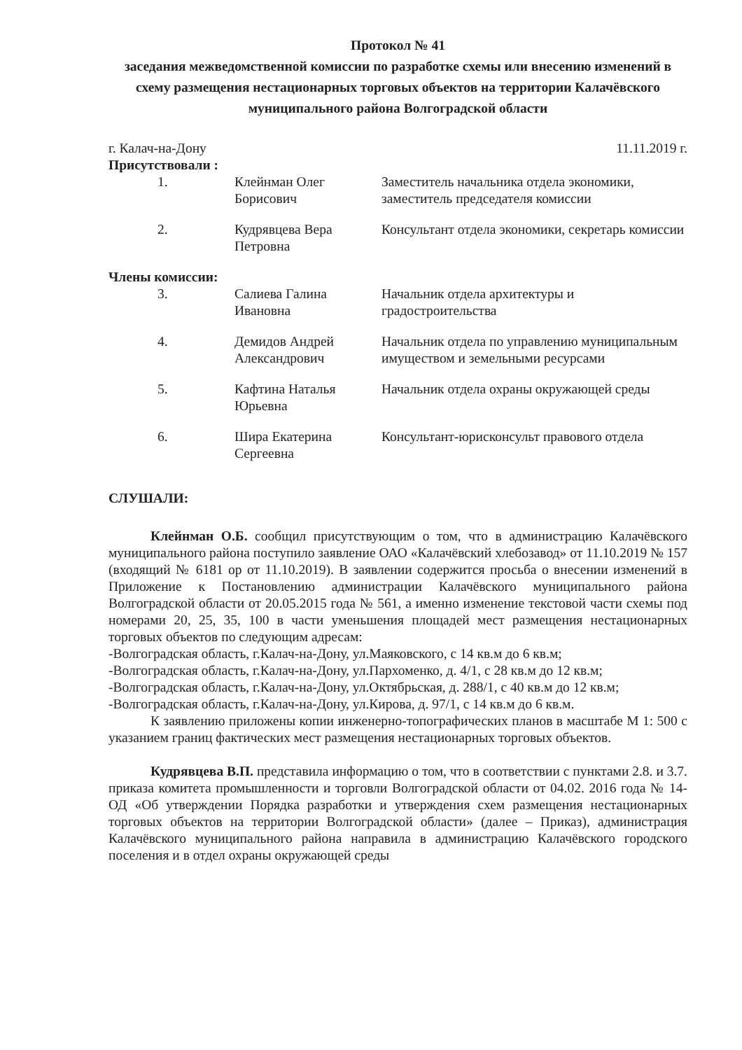Протокол № 41
заседания межведомственной комиссии по разработке схемы или внесению изменений в схему размещения нестационарных торговых объектов на территории Калачёвского муниципального района Волгоградской области
г. Калач-на-Дону 11.11.2019 г.
Присутствовали :
| 1. | Клейнман Олег Борисович | Заместитель начальника отдела экономики, заместитель председателя комиссии |
| 2. | Кудрявцева Вера Петровна | Консультант отдела экономики, секретарь комиссии |
Члены комиссии:
| 3. | Салиева Галина Ивановна | Начальник отдела архитектуры и градостроительства |
| 4. | Демидов Андрей Александрович | Начальник отдела по управлению муниципальным имуществом и земельными ресурсами |
| 5. | Кафтина Наталья Юрьевна | Начальник отдела охраны окружающей среды |
| 6. | Шира Екатерина Сергеевна | Консультант-юрисконсульт правового отдела |
СЛУШАЛИ:
Клейнман О.Б. сообщил присутствующим о том, что в администрацию Калачёвского муниципального района поступило заявление ОАО «Калачёвский хлебозавод» от 11.10.2019 № 157 (входящий № 6181 ор от 11.10.2019). В заявлении содержится просьба о внесении изменений в Приложение к Постановлению администрации Калачёвского муниципального района Волгоградской области от 20.05.2015 года № 561, а именно изменение текстовой части схемы под номерами 20, 25, 35, 100 в части уменьшения площадей мест размещения нестационарных торговых объектов по следующим адресам:
-Волгоградская область, г.Калач-на-Дону, ул.Маяковского, с 14 кв.м до 6 кв.м;
-Волгоградская область, г.Калач-на-Дону, ул.Пархоменко, д. 4/1, с 28 кв.м до 12 кв.м;
-Волгоградская область, г.Калач-на-Дону, ул.Октябрьская, д. 288/1, с 40 кв.м до 12 кв.м;
-Волгоградская область, г.Калач-на-Дону, ул.Кирова, д. 97/1, с 14 кв.м до 6 кв.м.
К заявлению приложены копии инженерно-топографических планов в масштабе М 1: 500 с указанием границ фактических мест размещения нестационарных торговых объектов.
Кудрявцева В.П. представила информацию о том, что в соответствии с пунктами 2.8. и 3.7. приказа комитета промышленности и торговли Волгоградской области от 04.02. 2016 года № 14-ОД «Об утверждении Порядка разработки и утверждения схем размещения нестационарных торговых объектов на территории Волгоградской области» (далее – Приказ), администрация Калачёвского муниципального района направила в администрацию Калачёвского городского поселения и в отдел охраны окружающей среды